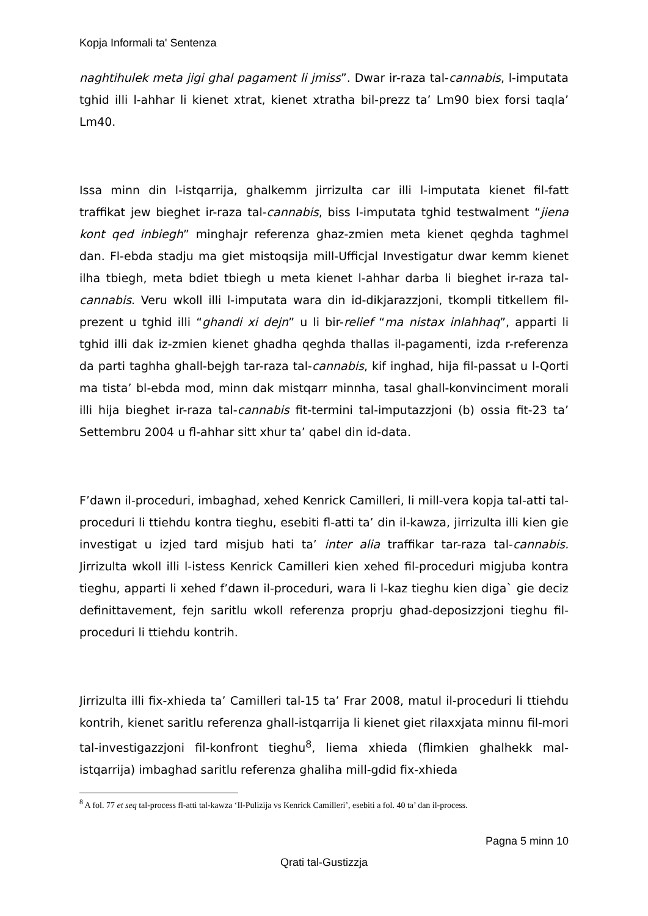Kopja Informali ta' Sentenza
naghtihulek meta jigi ghal pagament li jmiss”. Dwar ir-raza tal-cannabis, l-imputata tghid illi l-ahhar li kienet xtrat, kienet xtratha bil-prezz ta’ Lm90 biex forsi taqla’ Lm40.
Issa minn din l-istqarrija, ghalkemm jirrizulta car illi l-imputata kienet fil-fatt traffikat jew bieghet ir-raza tal-cannabis, biss l-imputata tghid testwalment “jiena kont qed inbiegh” minghajr referenza ghaz-zmien meta kienet qeghda taghmel dan. Fl-ebda stadju ma giet mistoqsija mill-Ufficjal Investigatur dwar kemm kienet ilha tbiegh, meta bdiet tbiegh u meta kienet l-ahhar darba li bieghet ir-raza tal-cannabis. Veru wkoll illi l-imputata wara din id-dikjarazzjoni, tkompli titkellem fil-prezent u tghid illi “ghandi xi dejn” u li bir-relief “ma nistax inlahhaq”, apparti li tghid illi dak iz-zmien kienet ghadha qeghda thallas il-pagamenti, izda r-referenza da parti taghha ghall-bejgh tar-raza tal-cannabis, kif inghad, hija fil-passat u l-Qorti ma tista’ bl-ebda mod, minn dak mistqarr minnha, tasal ghall-konvinciment morali illi hija bieghet ir-raza tal-cannabis fit-termini tal-imputazzjoni (b) ossia fit-23 ta’ Settembru 2004 u fl-ahhar sitt xhur ta’ qabel din id-data.
F’dawn il-proceduri, imbaghad, xehed Kenrick Camilleri, li mill-vera kopja tal-atti tal-proceduri li ttiehdu kontra tieghu, esebiti fl-atti ta’ din il-kawza, jirrizulta illi kien gie investigat u izjed tard misjub hati ta’ inter alia traffikar tar-raza tal-cannabis. Jirrizulta wkoll illi l-istess Kenrick Camilleri kien xehed fil-proceduri migjuba kontra tieghu, apparti li xehed f’dawn il-proceduri, wara li l-kaz tieghu kien diga` gie deciz definittavement, fejn saritlu wkoll referenza proprju ghad-deposizzjoni tieghu fil-proceduri li ttiehdu kontrih.
Jirrizulta illi fix-xhieda ta’ Camilleri tal-15 ta’ Frar 2008, matul il-proceduri li ttiehdu kontrih, kienet saritlu referenza ghall-istqarrija li kienet giet rilaxxjata minnu fil-mori tal-investigazzjoni fil-konfront tieghu<sup>8</sup>, liema xhieda (flimkien ghalhekk mal-istqarrija) imbaghad saritlu referenza ghaliha mill-gdid fix-xhieda
<sup>8</sup> A fol. 77 et seq tal-process fl-atti tal-kawza ‘Il-Pulizija vs Kenrick Camilleri’, esebiti a fol. 40 ta’ dan il-process.
Pagna 5 minn 10
Qrati tal-Gustizzja